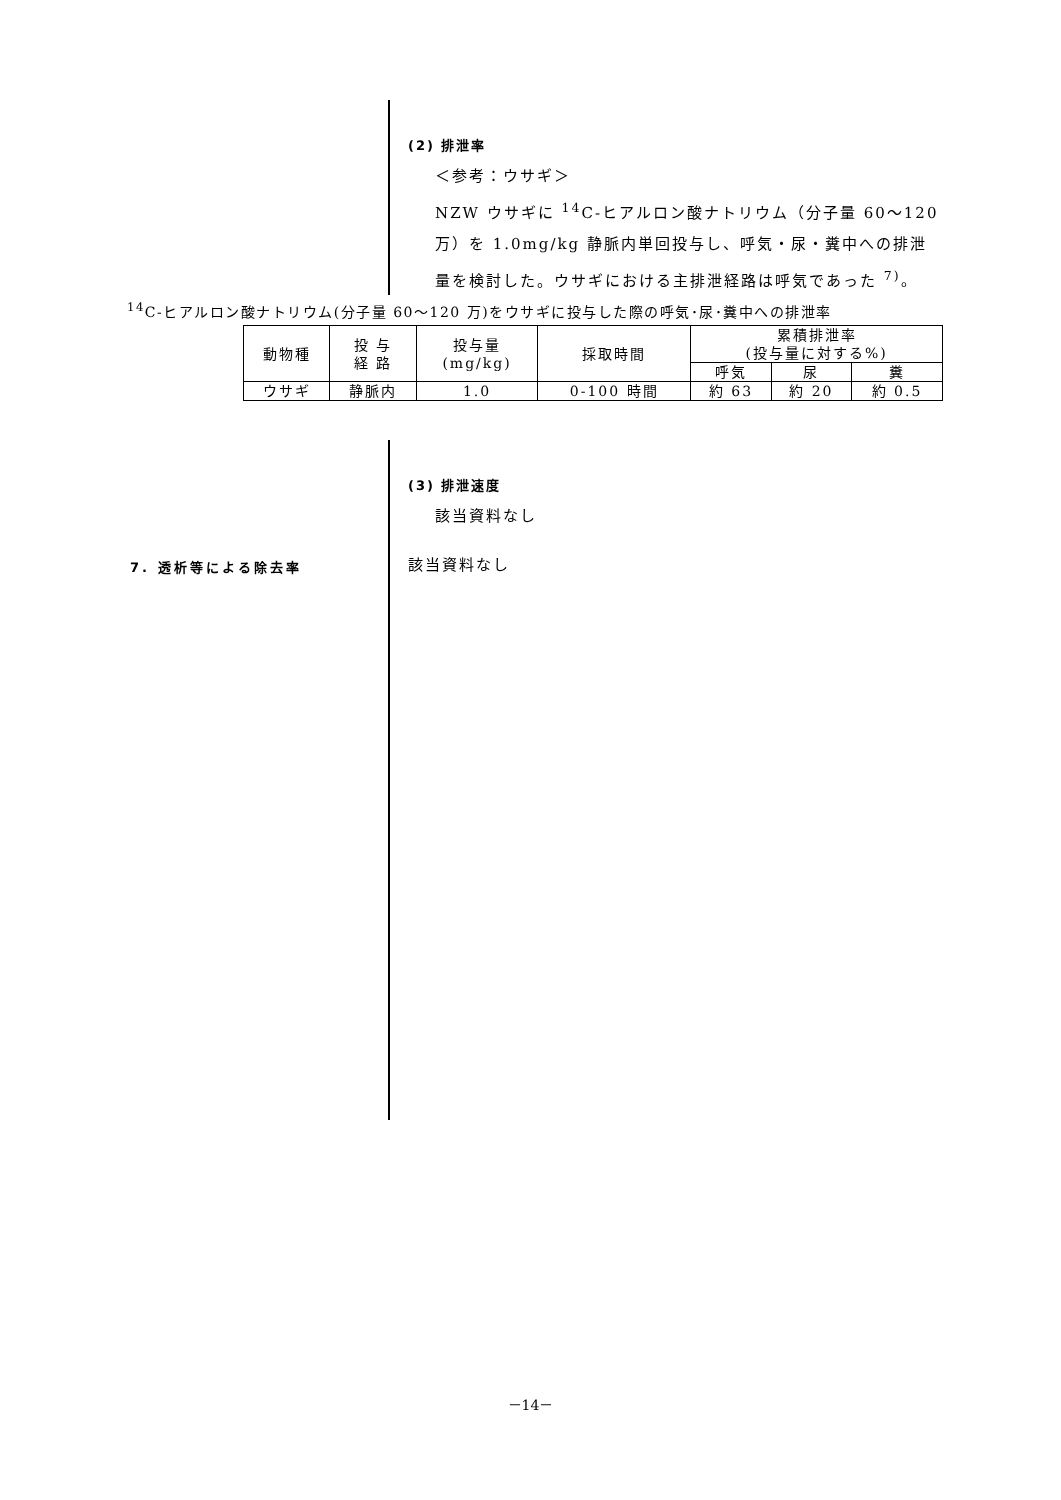(2) 排泄率
＜参考：ウサギ＞
NZW ウサギに <sup>14</sup>C-ヒアルロン酸ナトリウム（分子量 60～120
万）を 1.0mg/kg 静脈内単回投与し、呼気・尿・糞中への排泄
量を検討した。ウサギにおける主排泄経路は呼気であった <sup>7)</sup>。
<sup>14</sup>C-ヒアルロン酸ナトリウム(分子量 60～120 万)をウサギに投与した際の呼気･尿･糞中への排泄率
| 動物種 | 投 与 経 路 | 投与量 (mg/kg) | 採取時間 | 累積排泄率 (投与量に対する%) | | |
| --- | --- | --- | --- | --- | --- | --- |
| | | | | 呼気 | 尿 | 糞 |
| ウサギ | 静脈内 | 1.0 | 0-100 時間 | 約 63 | 約 20 | 約 0.5 |
(3) 排泄速度
該当資料なし
7. 透析等による除去率 該当資料なし
－14－